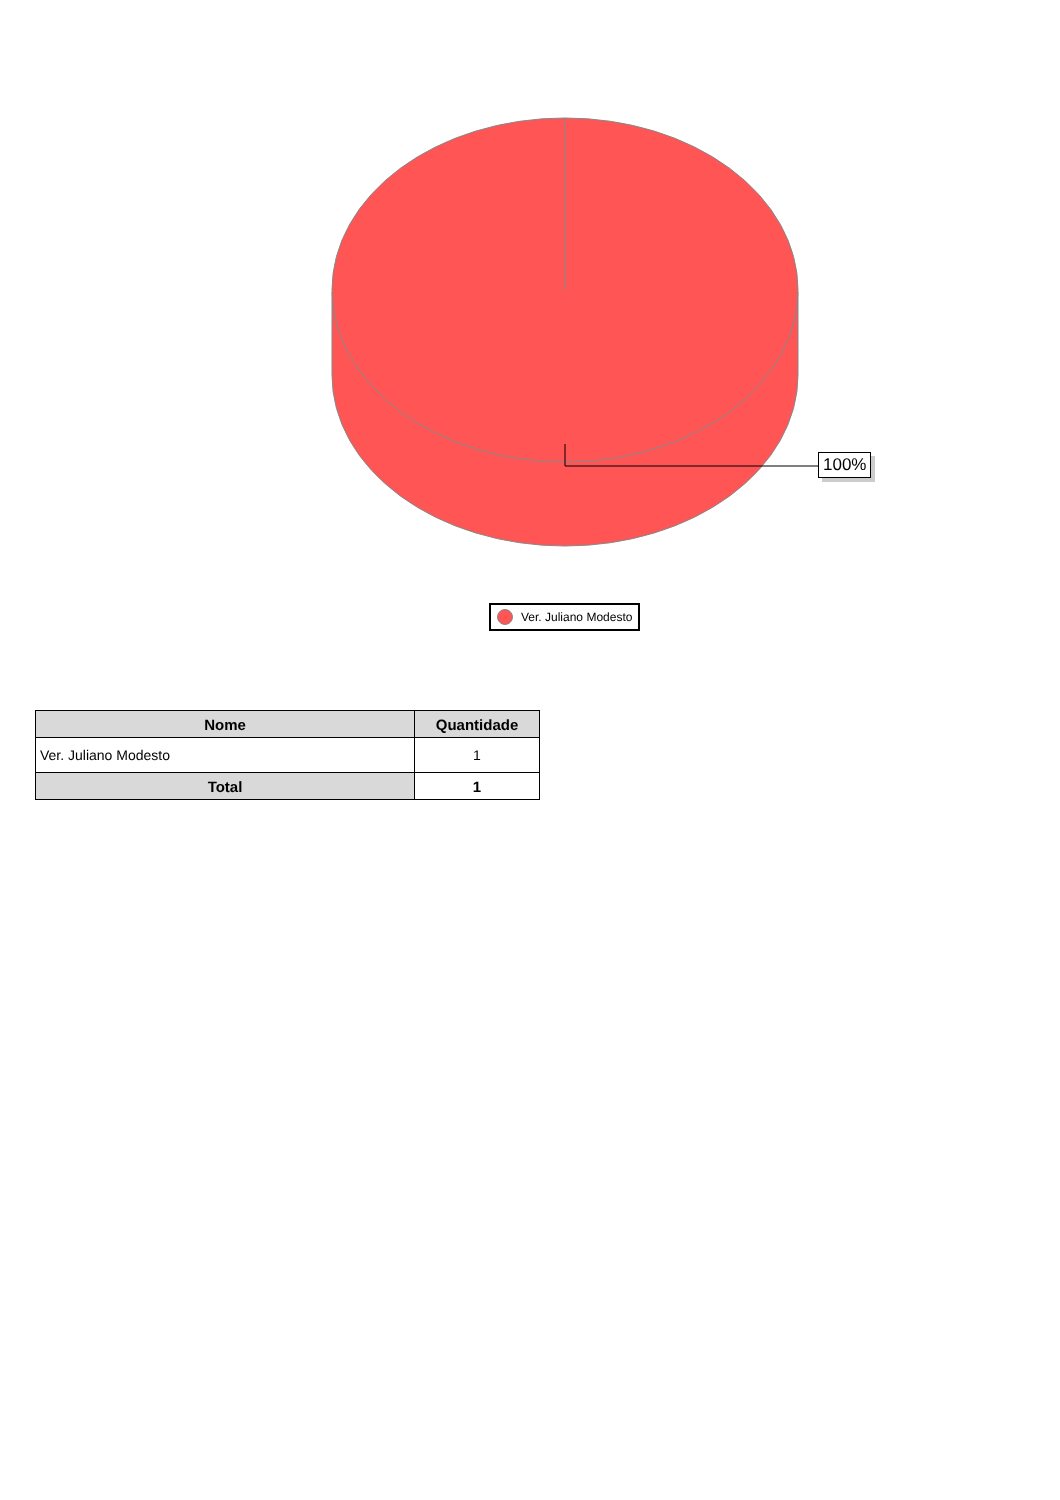100%
Ver. Juliano Modesto
| Nome | Quantidade |
| --- | --- |
| Ver. Juliano Modesto | 1 |
| Total | 1 |